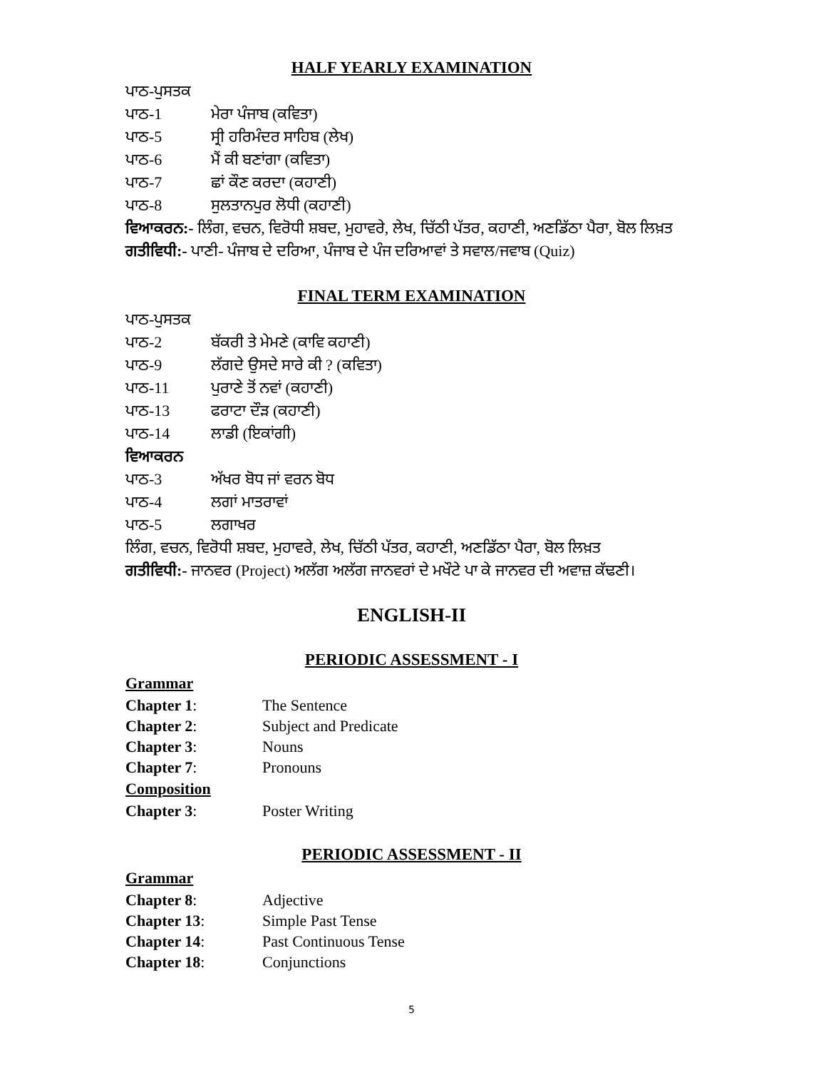HALF YEARLY EXAMINATION
ਪਾਠ-ਪੁਸਤਕ
ਪਾਠ-1 ਮੇਰਾ ਪੰਜਾਬ (ਕਵਿਤਾ)
ਪਾਠ-5 ਸ੍ਰੀ ਹਰਿਮੰਦਰ ਸਾਹਿਬ (ਲੇਖ)
ਪਾਠ-6 ਮੈਂ ਕੀ ਬਣਾਂਗਾ (ਕਵਿਤਾ)
ਪਾਠ-7 ਛਾਂ ਕੌਣ ਕਰਦਾ (ਕਹਾਣੀ)
ਪਾਠ-8 ਸੁਲਤਾਨਪੁਰ ਲੋਧੀ (ਕਹਾਣੀ)
ਵਿਆਕਰਨ:- ਲਿੰਗ, ਵਚਨ, ਵਿਰੋਧੀ ਸ਼ਬਦ, ਮੁਹਾਵਰੇ, ਲੇਖ, ਚਿੱਠੀ ਪੱਤਰ, ਕਹਾਣੀ, ਅਣਡਿੱਠਾ ਪੈਰਾ, ਬੋਲ ਲਿਖ਼ਤ
ਗਤੀਵਿਧੀ:- ਪਾਣੀ- ਪੰਜਾਬ ਦੇ ਦਰਿਆ, ਪੰਜਾਬ ਦੇ ਪੰਜ ਦਰਿਆਵਾਂ ਤੇ ਸਵਾਲ/ਜਵਾਬ (Quiz)
FINAL TERM EXAMINATION
ਪਾਠ-ਪੁਸਤਕ
ਪਾਠ-2 ਬੱਕਰੀ ਤੇ ਮੇਮਣੇ (ਕਾਵਿ ਕਹਾਣੀ)
ਪਾਠ-9 ਲੱਗਦੇ ਉਸਦੇ ਸਾਰੇ ਕੀ ? (ਕਵਿਤਾ)
ਪਾਠ-11 ਪੁਰਾਣੇ ਤੋਂ ਨਵਾਂ (ਕਹਾਣੀ)
ਪਾਠ-13 ਫਰਾਟਾ ਦੌੜ (ਕਹਾਣੀ)
ਪਾਠ-14 ਲਾਡੀ (ਇਕਾਂਗੀ)
ਵਿਆਕਰਨ
ਪਾਠ-3 ਅੱਖਰ ਬੋਧ ਜਾਂ ਵਰਨ ਬੋਧ
ਪਾਠ-4 ਲਗਾਂ ਮਾਤਰਾਵਾਂ
ਪਾਠ-5 ਲਗਾਖਰ
ਲਿੰਗ, ਵਚਨ, ਵਿਰੋਧੀ ਸ਼ਬਦ, ਮੁਹਾਵਰੇ, ਲੇਖ, ਚਿੱਠੀ ਪੱਤਰ, ਕਹਾਣੀ, ਅਣਡਿੱਠਾ ਪੈਰਾ, ਬੋਲ ਲਿਖ਼ਤ
ਗਤੀਵਿਧੀ:- ਜਾਨਵਰ (Project) ਅਲੱਗ ਅਲੱਗ ਜਾਨਵਰਾਂ ਦੇ ਮਖੌਟੇ ਪਾ ਕੇ ਜਾਨਵਰ ਦੀ ਅਵਾਜ਼ ਕੱਢਣੀ।
ENGLISH-II
PERIODIC ASSESSMENT - I
Grammar
Chapter 1: The Sentence
Chapter 2: Subject and Predicate
Chapter 3: Nouns
Chapter 7: Pronouns
Composition
Chapter 3: Poster Writing
PERIODIC ASSESSMENT - II
Grammar
Chapter 8: Adjective
Chapter 13: Simple Past Tense
Chapter 14: Past Continuous Tense
Chapter 18: Conjunctions
5